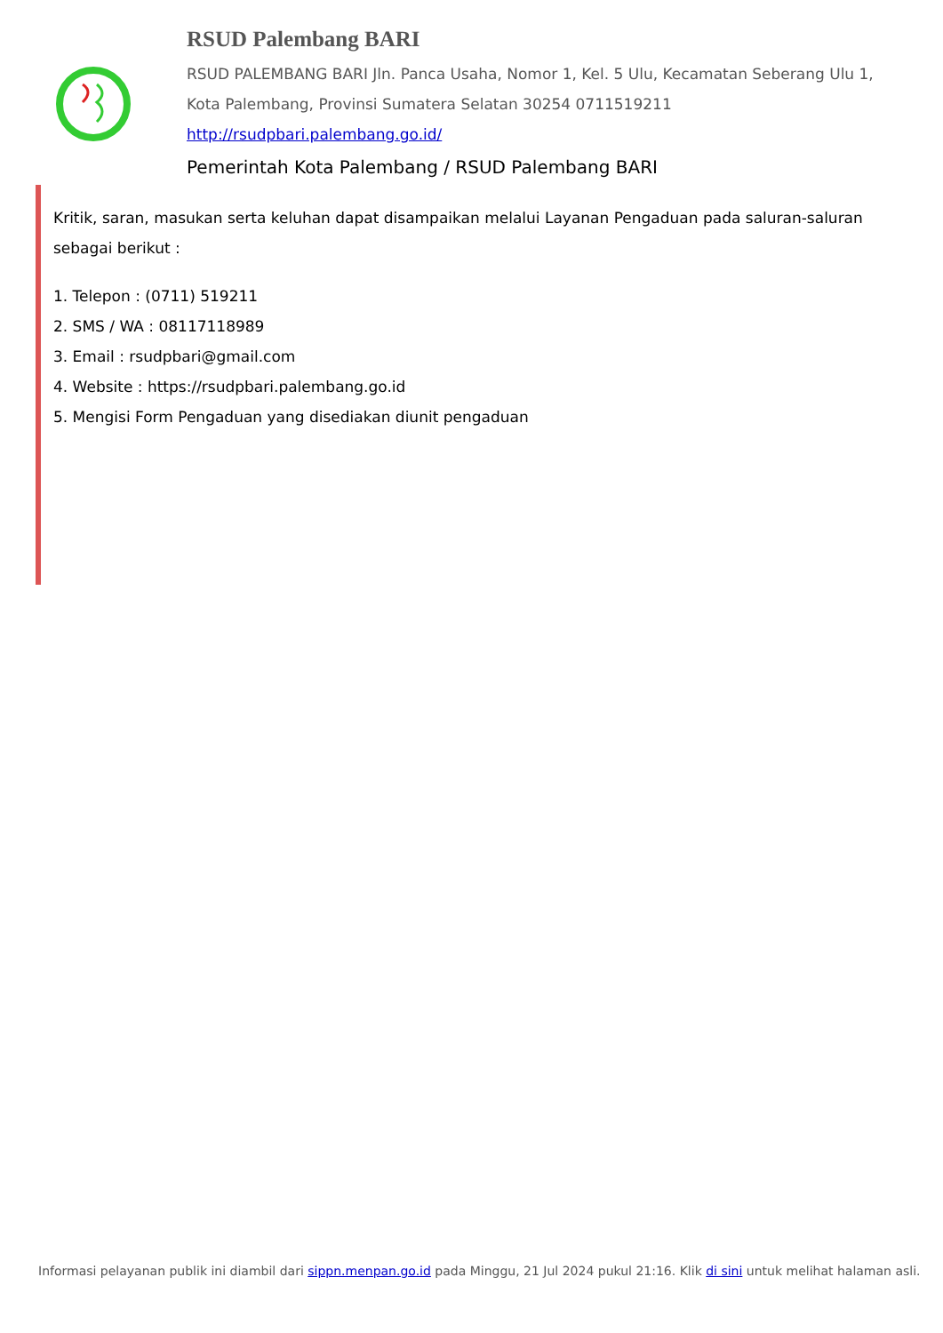RSUD Palembang BARI
RSUD PALEMBANG BARI Jln. Panca Usaha, Nomor 1, Kel. 5 Ulu, Kecamatan Seberang Ulu 1, Kota Palembang, Provinsi Sumatera Selatan 30254 0711519211
http://rsudpbari.palembang.go.id/
Pemerintah Kota Palembang / RSUD Palembang BARI
Kritik, saran, masukan serta keluhan dapat disampaikan melalui Layanan Pengaduan pada saluran-saluran sebagai berikut :
1. Telepon : (0711) 519211
2. SMS / WA : 08117118989
3. Email : rsudpbari@gmail.com
4. Website : https://rsudpbari.palembang.go.id
5. Mengisi Form Pengaduan yang disediakan diunit pengaduan
Informasi pelayanan publik ini diambil dari sippn.menpan.go.id pada Minggu, 21 Jul 2024 pukul 21:16. Klik di sini untuk melihat halaman asli.